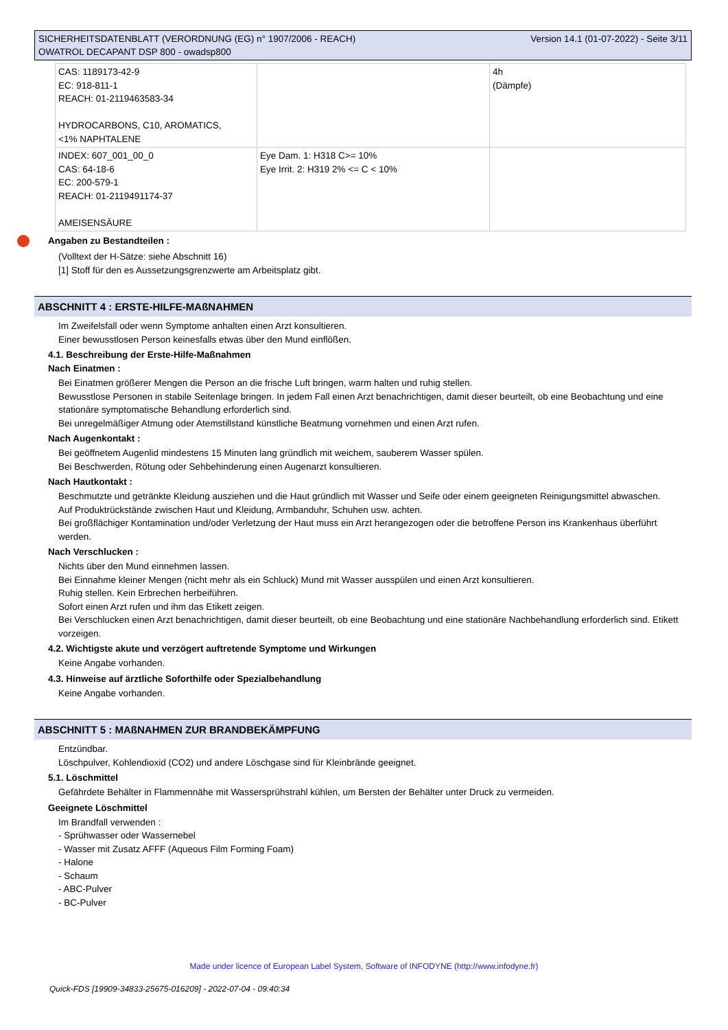Version 14.1 (01-07-2022) - Seite 3/11 SICHERHEITSDATENBLATT (VERORDNUNG (EG) n° 1907/2006 - REACH)
OWATROL DECAPANT DSP 800 - owadsp800
| CAS: 1189173-42-9 EC: 918-811-1 REACH: 01-2119463583-34 HYDROCARBONS, C10, AROMATICS, <1% NAPHTALENE | | 4h (Dämpfe) |
| INDEX: 607_001_00_0 CAS: 64-18-6 EC: 200-579-1 REACH: 01-2119491174-37 AMEISENSÄURE | Eye Dam. 1: H318 C>= 10% Eye Irrit. 2: H319 2% <= C < 10% | |
Angaben zu Bestandteilen :
(Volltext der H-Sätze: siehe Abschnitt 16)
[1] Stoff für den es Aussetzungsgrenzwerte am Arbeitsplatz gibt.
ABSCHNITT 4 : ERSTE-HILFE-MAßNAHMEN
Im Zweifelsfall oder wenn Symptome anhalten einen Arzt konsultieren.
Einer bewusstlosen Person keinesfalls etwas über den Mund einflößen.
4.1. Beschreibung der Erste-Hilfe-Maßnahmen
Nach Einatmen :
Bei Einatmen größerer Mengen die Person an die frische Luft bringen, warm halten und ruhig stellen.
Bewusstlose Personen in stabile Seitenlage bringen. In jedem Fall einen Arzt benachrichtigen, damit dieser beurteilt, ob eine Beobachtung und eine stationäre symptomatische Behandlung erforderlich sind.
Bei unregelmäßiger Atmung oder Atemstillstand künstliche Beatmung vornehmen und einen Arzt rufen.
Nach Augenkontakt :
Bei geöffnetem Augenlid mindestens 15 Minuten lang gründlich mit weichem, sauberem Wasser spülen.
Bei Beschwerden, Rötung oder Sehbehinderung einen Augenarzt konsultieren.
Nach Hautkontakt :
Beschmutzte und getränkte Kleidung ausziehen und die Haut gründlich mit Wasser und Seife oder einem geeigneten Reinigungsmittel abwaschen.
Auf Produktrückstände zwischen Haut und Kleidung, Armbanduhr, Schuhen usw. achten.
Bei großflächiger Kontamination und/oder Verletzung der Haut muss ein Arzt herangezogen oder die betroffene Person ins Krankenhaus überführt werden.
Nach Verschlucken :
Nichts über den Mund einnehmen lassen.
Bei Einnahme kleiner Mengen (nicht mehr als ein Schluck) Mund mit Wasser ausspülen und einen Arzt konsultieren.
Ruhig stellen. Kein Erbrechen herbeiführen.
Sofort einen Arzt rufen und ihm das Etikett zeigen.
Bei Verschlucken einen Arzt benachrichtigen, damit dieser beurteilt, ob eine Beobachtung und eine stationäre Nachbehandlung erforderlich sind. Etikett vorzeigen.
4.2. Wichtigste akute und verzögert auftretende Symptome und Wirkungen
Keine Angabe vorhanden.
4.3. Hinweise auf ärztliche Soforthilfe oder Spezialbehandlung
Keine Angabe vorhanden.
ABSCHNITT 5 : MAßNAHMEN ZUR BRANDBEKÄMPFUNG
Entzündbar.
Löschpulver, Kohlendioxid (CO2) und andere Löschgase sind für Kleinbrände geeignet.
5.1. Löschmittel
Gefährdete Behälter in Flammennähe mit Wassersprühstrahl kühlen, um Bersten der Behälter unter Druck zu vermeiden.
Geeignete Löschmittel
Im Brandfall verwenden :
- Sprühwasser oder Wassernebel
- Wasser mit Zusatz AFFF (Aqueous Film Forming Foam)
- Halone
- Schaum
- ABC-Pulver
- BC-Pulver
Made under licence of European Label System, Software of INFODYNE (http://www.infodyne.fr)
Quick-FDS [19909-34833-25675-016209] - 2022-07-04 - 09:40:34